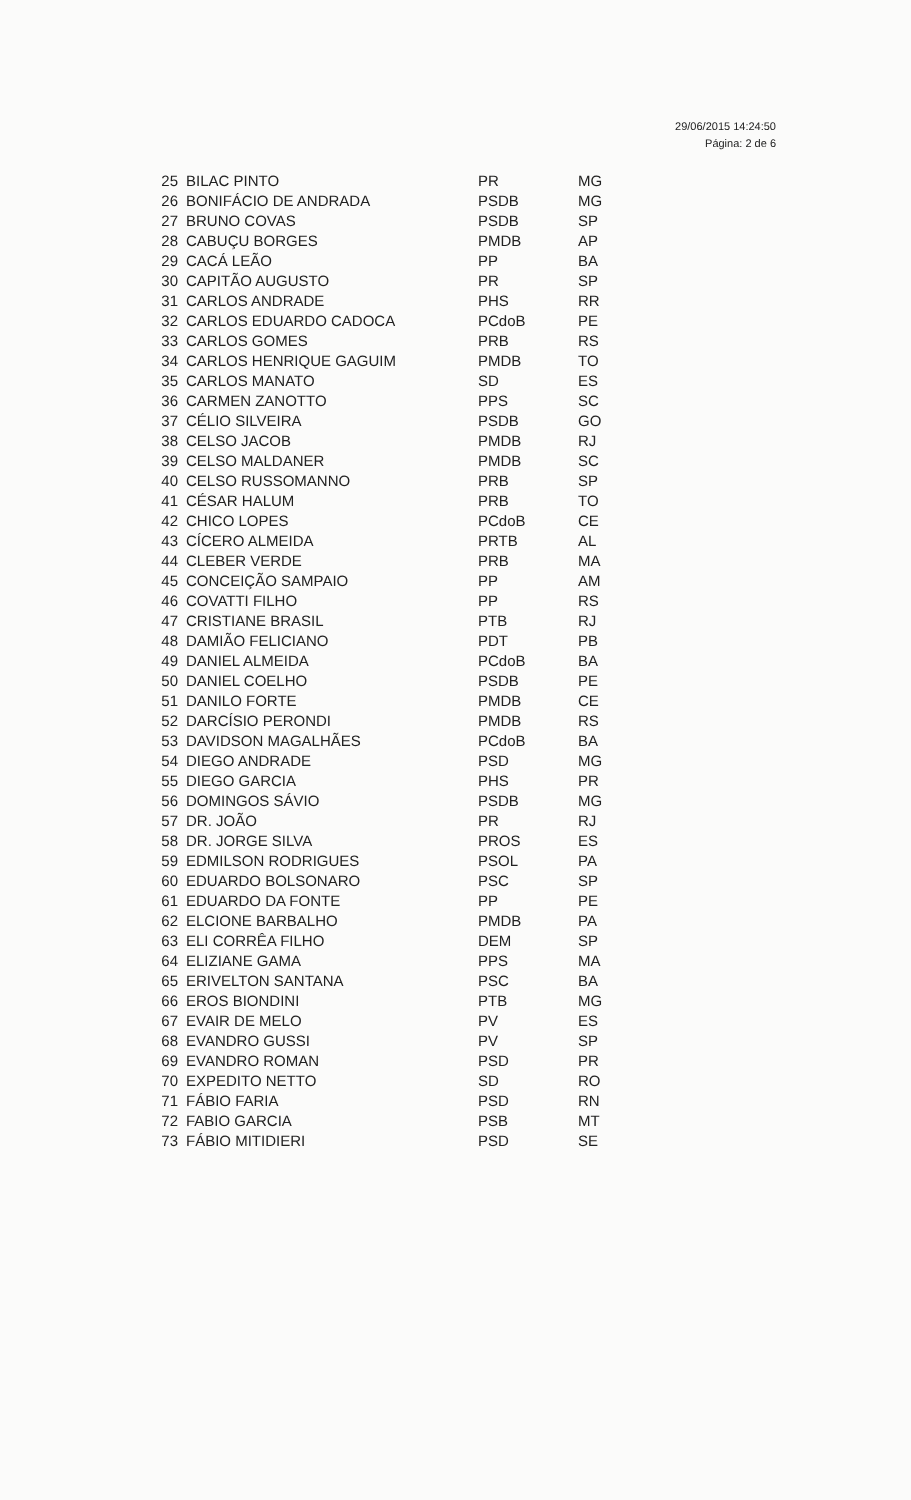29/06/2015 14:24:50
Página: 2 de 6
| 25 | BILAC PINTO | PR | MG |
| 26 | BONIFÁCIO DE ANDRADA | PSDB | MG |
| 27 | BRUNO COVAS | PSDB | SP |
| 28 | CABUÇU BORGES | PMDB | AP |
| 29 | CACÁ LEÃO | PP | BA |
| 30 | CAPITÃO AUGUSTO | PR | SP |
| 31 | CARLOS ANDRADE | PHS | RR |
| 32 | CARLOS EDUARDO CADOCA | PCdoB | PE |
| 33 | CARLOS GOMES | PRB | RS |
| 34 | CARLOS HENRIQUE GAGUIM | PMDB | TO |
| 35 | CARLOS MANATO | SD | ES |
| 36 | CARMEN ZANOTTO | PPS | SC |
| 37 | CÉLIO SILVEIRA | PSDB | GO |
| 38 | CELSO JACOB | PMDB | RJ |
| 39 | CELSO MALDANER | PMDB | SC |
| 40 | CELSO RUSSOMANNO | PRB | SP |
| 41 | CÉSAR HALUM | PRB | TO |
| 42 | CHICO LOPES | PCdoB | CE |
| 43 | CÍCERO ALMEIDA | PRTB | AL |
| 44 | CLEBER VERDE | PRB | MA |
| 45 | CONCEIÇÃO SAMPAIO | PP | AM |
| 46 | COVATTI FILHO | PP | RS |
| 47 | CRISTIANE BRASIL | PTB | RJ |
| 48 | DAMIÃO FELICIANO | PDT | PB |
| 49 | DANIEL ALMEIDA | PCdoB | BA |
| 50 | DANIEL COELHO | PSDB | PE |
| 51 | DANILO FORTE | PMDB | CE |
| 52 | DARCÍSIO PERONDI | PMDB | RS |
| 53 | DAVIDSON MAGALHÃES | PCdoB | BA |
| 54 | DIEGO ANDRADE | PSD | MG |
| 55 | DIEGO GARCIA | PHS | PR |
| 56 | DOMINGOS SÁVIO | PSDB | MG |
| 57 | DR. JOÃO | PR | RJ |
| 58 | DR. JORGE SILVA | PROS | ES |
| 59 | EDMILSON RODRIGUES | PSOL | PA |
| 60 | EDUARDO BOLSONARO | PSC | SP |
| 61 | EDUARDO DA FONTE | PP | PE |
| 62 | ELCIONE BARBALHO | PMDB | PA |
| 63 | ELI CORRÊA FILHO | DEM | SP |
| 64 | ELIZIANE GAMA | PPS | MA |
| 65 | ERIVELTON SANTANA | PSC | BA |
| 66 | EROS BIONDINI | PTB | MG |
| 67 | EVAIR DE MELO | PV | ES |
| 68 | EVANDRO GUSSI | PV | SP |
| 69 | EVANDRO ROMAN | PSD | PR |
| 70 | EXPEDITO NETTO | SD | RO |
| 71 | FÁBIO FARIA | PSD | RN |
| 72 | FABIO GARCIA | PSB | MT |
| 73 | FÁBIO MITIDIERI | PSD | SE |